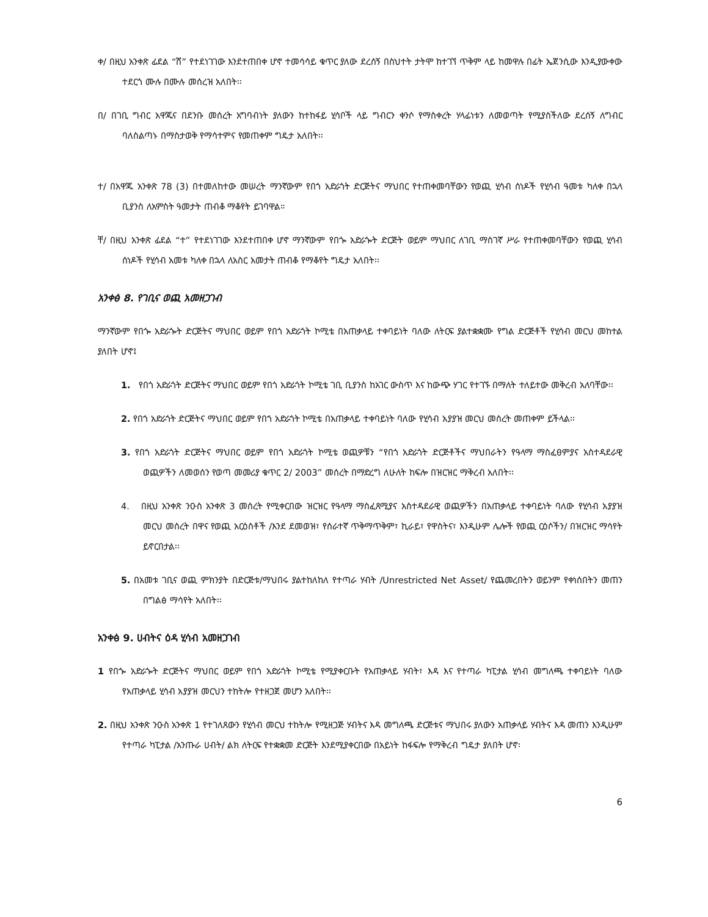ቀ/ በዚህ አንቀጽ ፊደል “ሸ” የተደነገገው እንደተጠበቀ ሆኖ ተመሳሳይ ቁጥር ያለው ደረሰኝ በስህተት ታትሞ ከተገኘ ጥቅም ላይ ከመዋሉ በፊት ኤጀንሲው እንዲያውቀው ተደርጎ ሙሉ በሙሉ መሰረዝ አለበት፡፡
በ/ በገቢ ግብር አዋጁና በደንቡ መሰረት አግባብነት ያለውን ከተከፋይ ሂሳቦች ላይ ግብርን ቀንሶ የማስቀረት ሃላፊነቱን ለመወጣት የሚያስችለው ደረሰኝ ለግብር ባለስልጣኑ በማስታወቅ የማሳተምና የመጠቀም ግዴታ አለበት፡፡
ተ/ በአዋጁ አንቀጽ 78 (3) በተመለከተው መሠረት ማንኛውም የበጎ አድራጎት ድርጅትና ማህበር የተጠቀመባቸውን የወጪ ሂሳብ ሰነዶች የሂሳብ ዓመቱ ካለቀ በኋላ ቢያንስ ለአምስት ዓመታት ጠብቆ ማቆየት ይገባዋል።
ቸ/ በዚህ አንቀጽ ፊደል “ተ” የተደነገገው እንደተጠበቀ ሆኖ ማንኛውም የበጐ አድራጐት ድርጅት ወይም ማህበር ለገቢ ማስገኛ ሥራ የተጠቀመባቸውን የወጪ ሂሳብ ሰነዶች የሂሳብ አመቱ ካለቀ በኋላ ለአስር አመታት ጠብቆ የማቆየት ግዴታ አለበት፡፡
አንቀፅ 8. የገቢና ወጪ አመዘጋገብ
ማንኛውም የበጐ አድራጐት ድርጅትና ማህበር ወይም የበጎ አድራጎት ኮሚቴ በአጠቃላይ ተቀባይነት ባለው ለትርፍ ያልተቋቋሙ የግል ድርጅቶች የሂሳብ መርህ መከተል ያለበት ሆኖ፤
1. የበጎ አድራጎት ድርጅትና ማህበር ወይም የበጎ አድራጎት ኮሚቴ ገቢ ቢያንስ ከአገር ውስጥ እና ከውጭ ሃገር የተገኙ በማለት ተለይተው መቅረብ አለባቸው፡፡
2. የበጎ አድራጎት ድርጅትና ማህበር ወይም የበጎ አድራጎት ኮሚቴ በአጠቃላይ ተቀባይነት ባለው የሂሳብ አያያዝ መርህ መሰረት መጠቀም ይችላል፡፡
3. የበጎ አድራጎት ድርጅትና ማህበር ወይም የበጎ አድራጎት ኮሚቴ ወጪዎቹን “የበጎ አድራጎት ድርጅቶችና ማህበራትን የዓላማ ማስፈፀምያና አስተዳደራዊ ወጪዎችን ለመወሰን የወጣ መመሪያ ቁጥር 2/ 2003” መሰረት በማድረግ ለሁለት ከፍሎ በዝርዝር ማቅረብ አለበት፡፡
4. በዚህ አንቀጽ ንዑስ አንቀጽ 3 መሰረት የሚቀርበው ዝርዝር የዓላማ ማስፈጸሚያና አስተዳደራዊ ወጪዎችን በአጠቃላይ ተቀባይነት ባለው የሂሳብ አያያዝ መርህ መሰረት በዋና የወጪ አርዕስቶች /እንደ ደመወዝ፣ የሰራተኛ ጥቅማጥቅም፣ ኪራይ፣ የዋስትና፣ እንዲሁም ሌሎች የወጪ ርዕሶችን/ በዝርዝር ማሳየት ይኖርበታል፡፡
5. በአመቱ ገቢና ወጪ ምክንያት በድርጅቱ/ማህበሩ ያልተከለከለ የተጣራ ሃብት /Unrestricted Net Asset/ የጨመረበትን ወይንም የቀነሰበትን መጠን በግልፅ ማሳየት አለበት፡፡
አንቀፅ 9. ሀብትና ዕዳ ሂሳብ አመዘጋገብ
1 የበጐ አድራጐት ድርጅትና ማህበር ወይም የበጎ አድራጎት ኮሚቴ የሚያቀርቡት የአጠቃላይ ሃብት፣ እዳ እና የተጣራ ካፒታል ሂሳብ መግለጫ ተቀባይነት ባለው የአጠቃላይ ሂሳብ አያያዝ መርህን ተከትሎ የተዘጋጀ መሆን አለበት፡፡
2. በዚህ አንቀጽ ንዑስ አንቀጽ 1 የተገለጸውን የሂሳብ መርህ ተከትሎ የሚዘጋጅ ሃብትና እዳ መግለጫ ድርጅቱና ማህበሩ ያለውን አጠቃላይ ሃብትና እዳ መጠን እንዲሁም የተጣራ ካፒታል /አንጡራ ሀብት/ ልክ ለትርፍ የተቋቋመ ድርጅት እንደሚያቀርበው በአይነት ከፋፍሎ የማቅረብ ግዴታ ያለበት ሆኖ፡
6